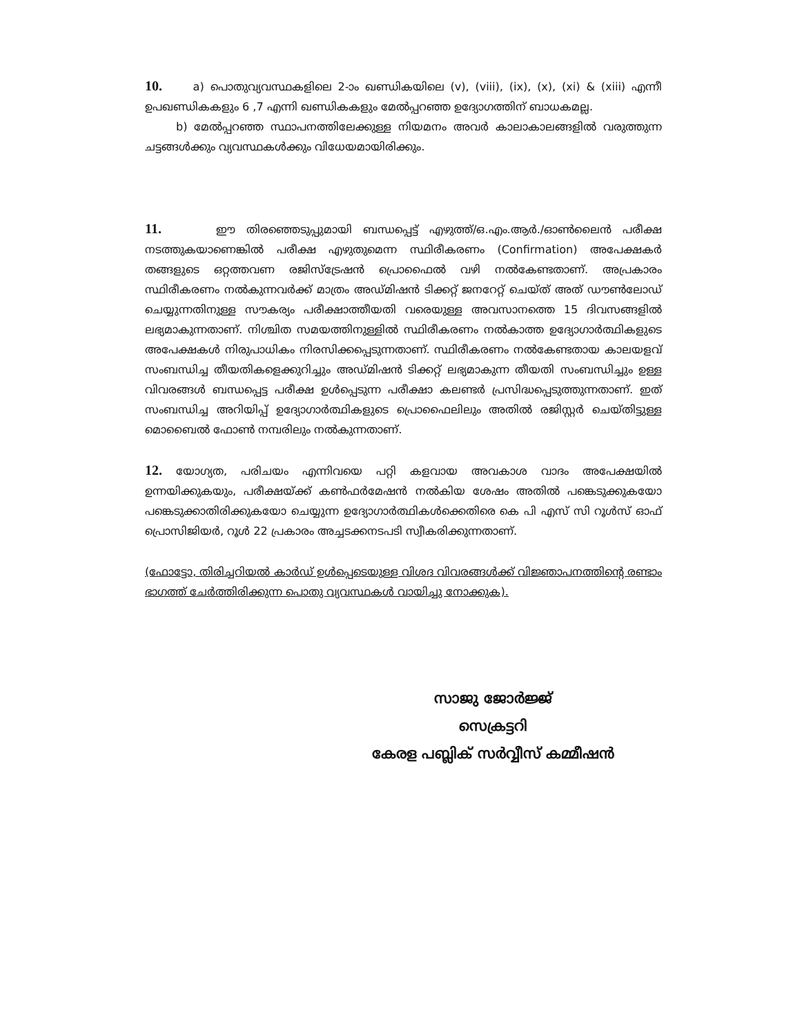10. a) പൊതുവ്യവസ്ഥകളിലെ 2-ാം ഖണ്ഡികയിലെ (v), (viii), (ix), (x), (xi) & (xiii) എന്നീ ഉപഖണ്ഡികകളും 6 ,7 എന്നി ഖണ്ഡികകളും മേൽപ്പറഞ്ഞ ഉദ്യോഗത്തിന് ബാധകമല്ല.
b) മേൽപ്പറഞ്ഞ സ്ഥാപനത്തിലേക്കുള്ള നിയമനം അവർ കാലാകാലങ്ങളിൽ വരുത്തുന്ന ചട്ടങ്ങൾക്കും വ്യവസ്ഥകൾക്കും വിധേയമായിരിക്കും.
11. ഈ തിരഞ്ഞെടുപ്പുമായി ബന്ധപ്പെട്ട് എഴുത്ത്/ഒ.എം.ആർ./ഓൺലൈൻ പരീക്ഷ നടത്തുകയാണെങ്കിൽ പരീക്ഷ എഴുതുമെന്ന സ്ഥിരീകരണം (Confirmation) അപേക്ഷകർ തങ്ങളുടെ ഒറ്റത്തവണ രജിസ്ട്രേഷൻ പ്രൊഫൈൽ വഴി നൽകേണ്ടതാണ്. അപ്രകാരം സ്ഥിരീകരണം നൽകുന്നവർക്ക് മാത്രം അഡ്മിഷൻ ടിക്കറ്റ് ജനറേറ്റ് ചെയ്ത് അത് ഡൗൺലോഡ് ചെയ്യുന്നതിനുള്ള സൗകര്യം പരീക്ഷാത്തീയതി വരെയുള്ള അവസാനത്തെ 15 ദിവസങ്ങളിൽ ലഭ്യമാകുന്നതാണ്. നിശ്ചിത സമയത്തിനുള്ളിൽ സ്ഥിരീകരണം നൽകാത്ത ഉദ്യോഗാർത്ഥികളുടെ അപേക്ഷകൾ നിരുപാധികം നിരസിക്കപ്പെടുന്നതാണ്. സ്ഥിരീകരണം നൽകേണ്ടതായ കാലയളവ് സംബന്ധിച്ച തീയതികളെക്കുറിച്ചും അഡ്മിഷൻ ടിക്കറ്റ് ലഭ്യമാകുന്ന തീയതി സംബന്ധിച്ചും ഉള്ള വിവരങ്ങൾ ബന്ധപ്പെട്ട പരീക്ഷ ഉൾപ്പെടുന്ന പരീക്ഷാ കലണ്ടർ പ്രസിദ്ധപ്പെടുത്തുന്നതാണ്. ഇത് സംബന്ധിച്ച അറിയിപ്പ് ഉദ്യോഗാർത്ഥികളുടെ പ്രൊഫൈലിലും അതിൽ രജിസ്റ്റർ ചെയ്തിട്ടുള്ള മൊബൈൽ ഫോൺ നമ്പരിലും നൽകുന്നതാണ്.
12. യോഗ്യത, പരിചയം എന്നിവയെ പറ്റി കളവായ അവകാശ വാദം അപേക്ഷയിൽ ഉന്നയിക്കുകയും, പരീക്ഷയ്ക്ക് കൺഫർമേഷൻ നൽകിയ ശേഷം അതിൽ പങ്കെടുക്കുകയോ പങ്കെടുക്കാതിരിക്കുകയോ ചെയ്യുന്ന ഉദ്യോഗാർത്ഥികൾക്കെതിരെ കെ പി എസ് സി റൂൾസ് ഓഫ് പ്രൊസിജിയർ, റൂൾ 22 പ്രകാരം അച്ചടക്കനടപടി സ്വീകരിക്കുന്നതാണ്.
(ഫോട്ടോ, തിരിച്ചറിയൽ കാർഡ് ഉൾപ്പെടെയുള്ള വിശദ വിവരങ്ങൾക്ക് വിജ്ഞാപനത്തിന്റെ രണ്ടാം ഭാഗത്ത് ചേർത്തിരിക്കുന്ന പൊതു വ്യവസ്ഥകൾ വായിച്ചു നോക്കുക).
സാജു ജോർജ്ജ്
സെക്രട്ടറി
കേരള പബ്ലിക് സർവ്വീസ് കമ്മീഷൻ